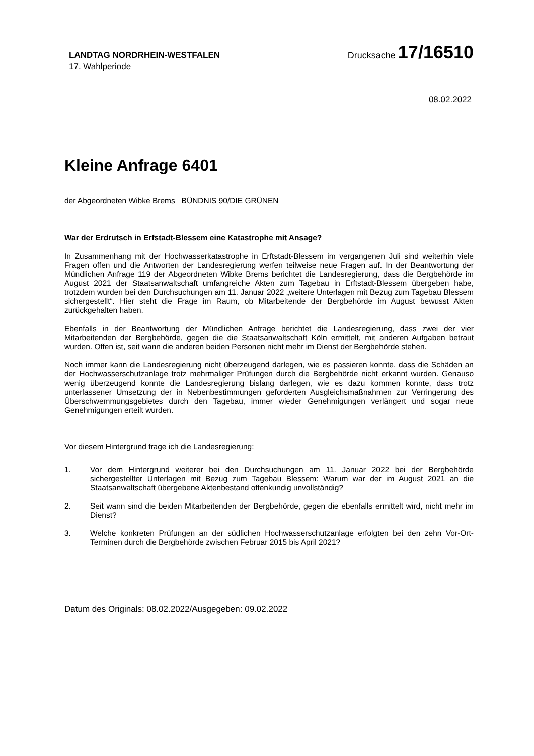LANDTAG NORDRHEIN-WESTFALEN
Drucksache 17/16510
17. Wahlperiode
08.02.2022
Kleine Anfrage 6401
der Abgeordneten Wibke Brems BÜNDNIS 90/DIE GRÜNEN
War der Erdrutsch in Erfstadt-Blessem eine Katastrophe mit Ansage?
In Zusammenhang mit der Hochwasserkatastrophe in Erftstadt-Blessem im vergangenen Juli sind weiterhin viele Fragen offen und die Antworten der Landesregierung werfen teilweise neue Fragen auf. In der Beantwortung der Mündlichen Anfrage 119 der Abgeordneten Wibke Brems berichtet die Landesregierung, dass die Bergbehörde im August 2021 der Staatsanwaltschaft umfangreiche Akten zum Tagebau in Erftstadt-Blessem übergeben habe, trotzdem wurden bei den Durchsuchungen am 11. Januar 2022 „weitere Unterlagen mit Bezug zum Tagebau Blessem sichergestellt“. Hier steht die Frage im Raum, ob Mitarbeitende der Bergbehörde im August bewusst Akten zurückgehalten haben.
Ebenfalls in der Beantwortung der Mündlichen Anfrage berichtet die Landesregierung, dass zwei der vier Mitarbeitenden der Bergbehörde, gegen die die Staatsanwaltschaft Köln ermittelt, mit anderen Aufgaben betraut wurden. Offen ist, seit wann die anderen beiden Personen nicht mehr im Dienst der Bergbehörde stehen.
Noch immer kann die Landesregierung nicht überzeugend darlegen, wie es passieren konnte, dass die Schäden an der Hochwasserschutzanlage trotz mehrmaliger Prüfungen durch die Bergbehörde nicht erkannt wurden. Genauso wenig überzeugend konnte die Landesregierung bislang darlegen, wie es dazu kommen konnte, dass trotz unterlassener Umsetzung der in Nebenbestimmungen geforderten Ausgleichsmaßnahmen zur Verringerung des Überschwemmungsgebietes durch den Tagebau, immer wieder Genehmigungen verlängert und sogar neue Genehmigungen erteilt wurden.
Vor diesem Hintergrund frage ich die Landesregierung:
1. Vor dem Hintergrund weiterer bei den Durchsuchungen am 11. Januar 2022 bei der Bergbehörde sichergestellter Unterlagen mit Bezug zum Tagebau Blessem: Warum war der im August 2021 an die Staatsanwaltschaft übergebene Aktenbestand offenkundig unvollständig?
2. Seit wann sind die beiden Mitarbeitenden der Bergbehörde, gegen die ebenfalls ermittelt wird, nicht mehr im Dienst?
3. Welche konkreten Prüfungen an der südlichen Hochwasserschutzanlage erfolgten bei den zehn Vor-Ort-Terminen durch die Bergbehörde zwischen Februar 2015 bis April 2021?
Datum des Originals: 08.02.2022/Ausgegeben: 09.02.2022